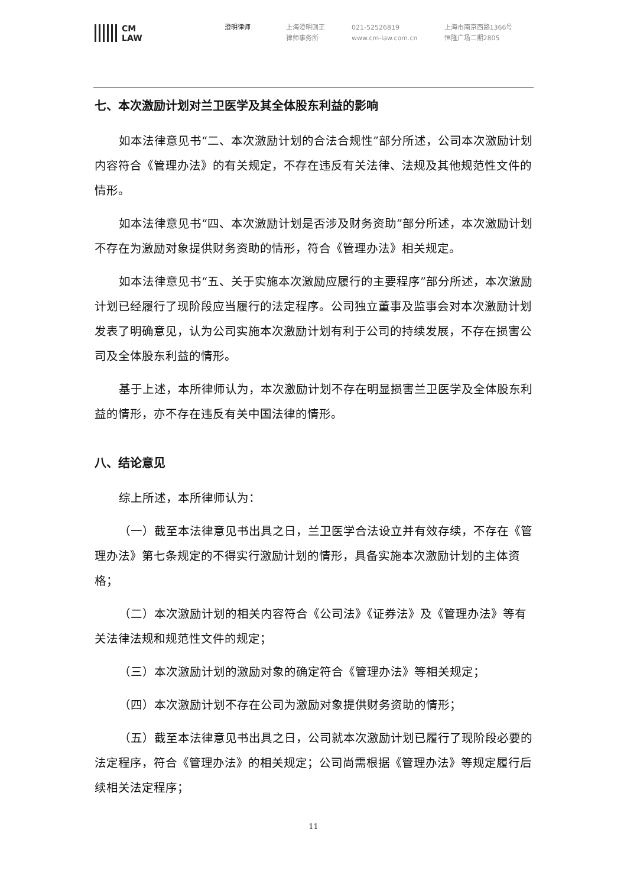CM
LAW
澄明律师 上海澄明则正
律师事务所
021-52526819
www.cm-law.com.cn
上海市南京西路1366号
恒隆广场二期2805
七、本次激励计划对兰卫医学及其全体股东利益的影响
如本法律意见书“二、本次激励计划的合法合规性”部分所述，公司本次激励计划内容符合《管理办法》的有关规定，不存在违反有关法律、法规及其他规范性文件的情形。
如本法律意见书“四、本次激励计划是否涉及财务资助”部分所述，本次激励计划不存在为激励对象提供财务资助的情形，符合《管理办法》相关规定。
如本法律意见书“五、关于实施本次激励应履行的主要程序”部分所述，本次激励计划已经履行了现阶段应当履行的法定程序。公司独立董事及监事会对本次激励计划发表了明确意见，认为公司实施本次激励计划有利于公司的持续发展，不存在损害公司及全体股东利益的情形。
基于上述，本所律师认为，本次激励计划不存在明显损害兰卫医学及全体股东利益的情形，亦不存在违反有关中国法律的情形。
八、结论意见
综上所述，本所律师认为：
（一）截至本法律意见书出具之日，兰卫医学合法设立并有效存续，不存在《管理办法》第七条规定的不得实行激励计划的情形，具备实施本次激励计划的主体资格；
（二）本次激励计划的相关内容符合《公司法》《证券法》及《管理办法》等有关法律法规和规范性文件的规定；
（三）本次激励计划的激励对象的确定符合《管理办法》等相关规定；
（四）本次激励计划不存在公司为激励对象提供财务资助的情形；
（五）截至本法律意见书出具之日，公司就本次激励计划已履行了现阶段必要的法定程序，符合《管理办法》的相关规定；公司尚需根据《管理办法》等规定履行后续相关法定程序；
11